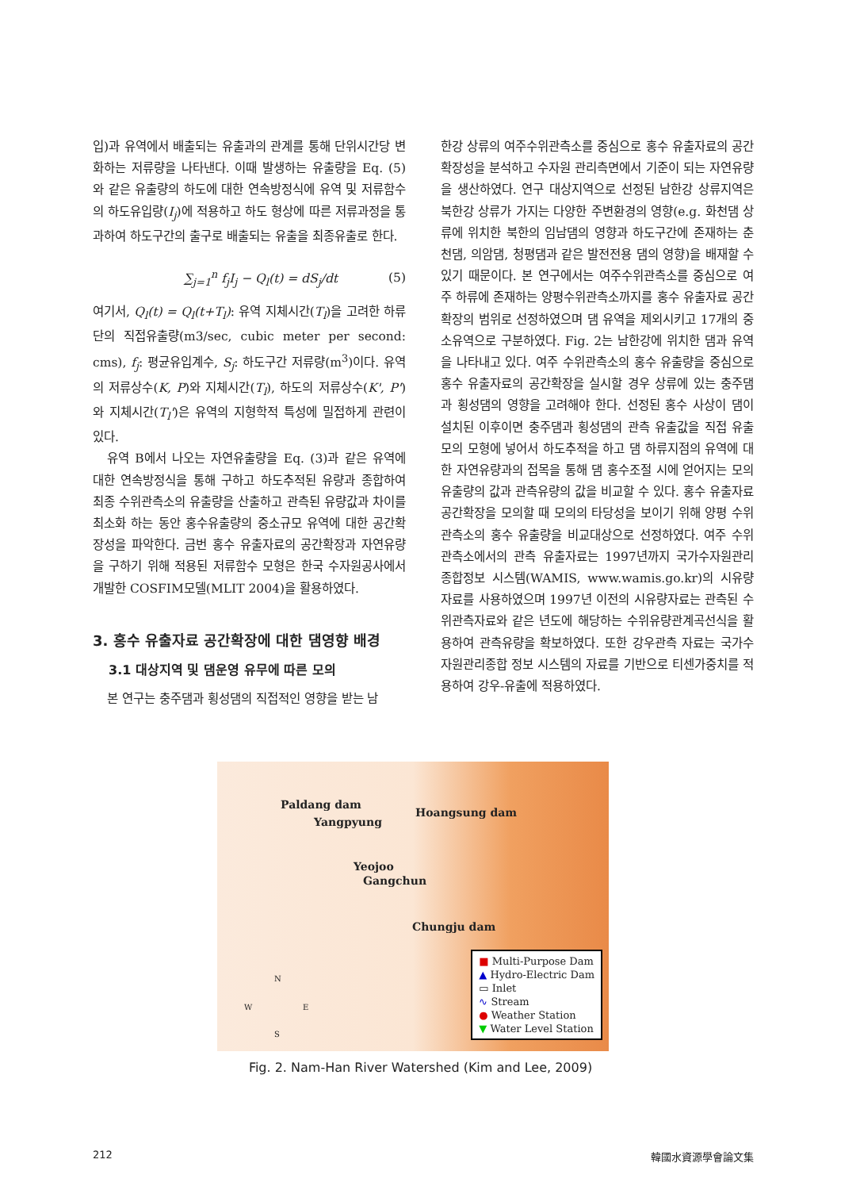입)과 유역에서 배출되는 유출과의 관계를 통해 단위시간당 변화하는 저류량을 나타낸다. 이때 발생하는 유출량을 Eq. (5)와 같은 유출량의 하도에 대한 연속방정식에 유역 및 저류함수의 하도유입량(I<sub>j</sub>)에 적용하고 하도 형상에 따른 저류과정을 통과하여 하도구간의 출구로 배출되는 유출을 최종유출로 한다.
∑<sub>j=1</sub><sup>n</sup> f<sub>j</sub>I<sub>j</sub> − Q<sub>l</sub>(t) = dS<sub>j</sub>/dt (5)
여기서, Q<sub>l</sub>(t) = Q<sub>l</sub>(t+T<sub>l</sub>): 유역 지체시간(T<sub>l</sub>)을 고려한 하류단의 직접유출량(m3/sec, cubic meter per second: cms), f<sub>j</sub>: 평균유입계수, S<sub>j</sub>: 하도구간 저류량(m<sup>3</sup>)이다. 유역의 저류상수(K, P)와 지체시간(T<sub>l</sub>), 하도의 저류상수(K', P')와 지체시간(T<sub>l</sub>')은 유역의 지형학적 특성에 밀접하게 관련이 있다.
유역 B에서 나오는 자연유출량을 Eq. (3)과 같은 유역에 대한 연속방정식을 통해 구하고 하도추적된 유량과 종합하여 최종 수위관측소의 유출량을 산출하고 관측된 유량값과 차이를 최소화 하는 동안 홍수유출량의 중소규모 유역에 대한 공간확장성을 파악한다. 금번 홍수 유출자료의 공간확장과 자연유량을 구하기 위해 적용된 저류함수 모형은 한국 수자원공사에서 개발한 COSFIM모델(MLIT 2004)을 활용하였다.
3. 홍수 유출자료 공간확장에 대한 댐영향 배경
3.1 대상지역 및 댐운영 유무에 따른 모의
본 연구는 충주댐과 횡성댐의 직접적인 영향을 받는 남
한강 상류의 여주수위관측소를 중심으로 홍수 유출자료의 공간확장성을 분석하고 수자원 관리측면에서 기준이 되는 자연유량을 생산하였다. 연구 대상지역으로 선정된 남한강 상류지역은 북한강 상류가 가지는 다양한 주변환경의 영향(e.g. 화천댐 상류에 위치한 북한의 임남댐의 영향과 하도구간에 존재하는 춘천댐, 의암댐, 청평댐과 같은 발전전용 댐의 영향)을 배재할 수 있기 때문이다. 본 연구에서는 여주수위관측소를 중심으로 여주 하류에 존재하는 양평수위관측소까지를 홍수 유출자료 공간확장의 범위로 선정하였으며 댐 유역을 제외시키고 17개의 중소유역으로 구분하였다. Fig. 2는 남한강에 위치한 댐과 유역을 나타내고 있다. 여주 수위관측소의 홍수 유출량을 중심으로 홍수 유출자료의 공간확장을 실시할 경우 상류에 있는 충주댐과 횡성댐의 영향을 고려해야 한다. 선정된 홍수 사상이 댐이 설치된 이후이면 충주댐과 횡성댐의 관측 유출값을 직접 유출모의 모형에 넣어서 하도추적을 하고 댐 하류지점의 유역에 대한 자연유량과의 접목을 통해 댐 홍수조절 시에 얻어지는 모의유출량의 값과 관측유량의 값을 비교할 수 있다. 홍수 유출자료 공간확장을 모의할 때 모의의 타당성을 보이기 위해 양평 수위관측소의 홍수 유출량을 비교대상으로 선정하였다. 여주 수위관측소에서의 관측 유출자료는 1997년까지 국가수자원관리종합정보 시스템(WAMIS, www.wamis.go.kr)의 시유량자료를 사용하였으며 1997년 이전의 시유량자료는 관측된 수위관측자료와 같은 년도에 해당하는 수위유량관계곡선식을 활용하여 관측유량을 확보하였다. 또한 강우관측 자료는 국가수자원관리종합 정보 시스템의 자료를 기반으로 티센가중치를 적용하여 강우-유출에 적용하였다.
Paldang dam
Yangpyung
Hoangsung dam
Yeojoo
Gangchun
Chungju dam
N
W E
S
■ Multi-Purpose Dam
▲ Hydro-Electric Dam
▭ Inlet
∿ Stream
● Weather Station
▼ Water Level Station
Fig. 2. Nam-Han River Watershed (Kim and Lee, 2009)
212 韓國水資源學會論文集